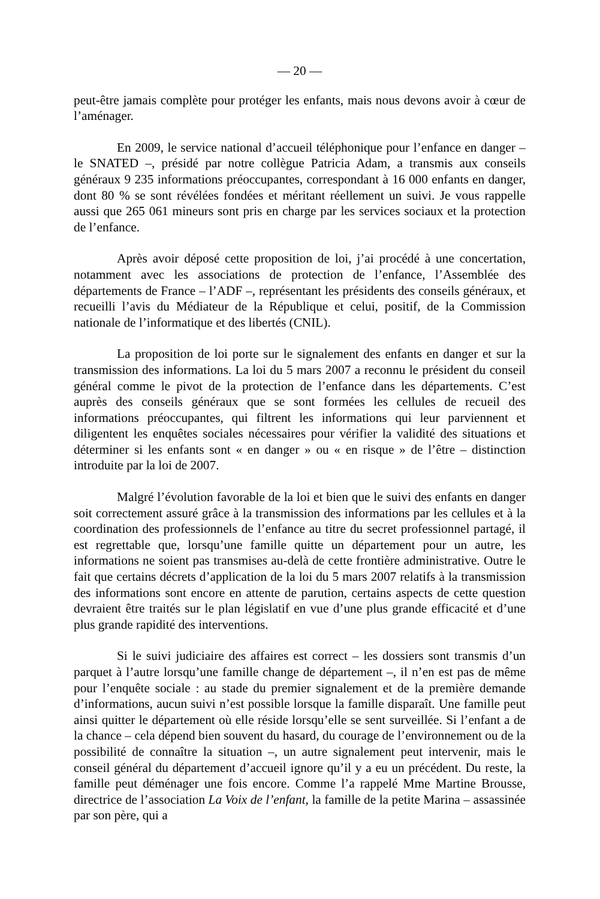— 20 —
peut-être jamais complète pour protéger les enfants, mais nous devons avoir à cœur de l’aménager.
En 2009, le service national d’accueil téléphonique pour l’enfance en danger – le SNATED –, présidé par notre collègue Patricia Adam, a transmis aux conseils généraux 9 235 informations préoccupantes, correspondant à 16 000 enfants en danger, dont 80 % se sont révélées fondées et méritant réellement un suivi. Je vous rappelle aussi que 265 061 mineurs sont pris en charge par les services sociaux et la protection de l’enfance.
Après avoir déposé cette proposition de loi, j’ai procédé à une concertation, notamment avec les associations de protection de l’enfance, l’Assemblée des départements de France – l’ADF –, représentant les présidents des conseils généraux, et recueilli l’avis du Médiateur de la République et celui, positif, de la Commission nationale de l’informatique et des libertés (CNIL).
La proposition de loi porte sur le signalement des enfants en danger et sur la transmission des informations. La loi du 5 mars 2007 a reconnu le président du conseil général comme le pivot de la protection de l’enfance dans les départements. C’est auprès des conseils généraux que se sont formées les cellules de recueil des informations préoccupantes, qui filtrent les informations qui leur parviennent et diligentent les enquêtes sociales nécessaires pour vérifier la validité des situations et déterminer si les enfants sont « en danger » ou « en risque » de l’être – distinction introduite par la loi de 2007.
Malgré l’évolution favorable de la loi et bien que le suivi des enfants en danger soit correctement assuré grâce à la transmission des informations par les cellules et à la coordination des professionnels de l’enfance au titre du secret professionnel partagé, il est regrettable que, lorsqu’une famille quitte un département pour un autre, les informations ne soient pas transmises au-delà de cette frontière administrative. Outre le fait que certains décrets d’application de la loi du 5 mars 2007 relatifs à la transmission des informations sont encore en attente de parution, certains aspects de cette question devraient être traités sur le plan législatif en vue d’une plus grande efficacité et d’une plus grande rapidité des interventions.
Si le suivi judiciaire des affaires est correct – les dossiers sont transmis d’un parquet à l’autre lorsqu’une famille change de département –, il n’en est pas de même pour l’enquête sociale : au stade du premier signalement et de la première demande d’informations, aucun suivi n’est possible lorsque la famille disparaît. Une famille peut ainsi quitter le département où elle réside lorsqu’elle se sent surveillée. Si l’enfant a de la chance – cela dépend bien souvent du hasard, du courage de l’environnement ou de la possibilité de connaître la situation –, un autre signalement peut intervenir, mais le conseil général du département d’accueil ignore qu’il y a eu un précédent. Du reste, la famille peut déménager une fois encore. Comme l’a rappelé Mme Martine Brousse, directrice de l’association La Voix de l’enfant, la famille de la petite Marina – assassinée par son père, qui a